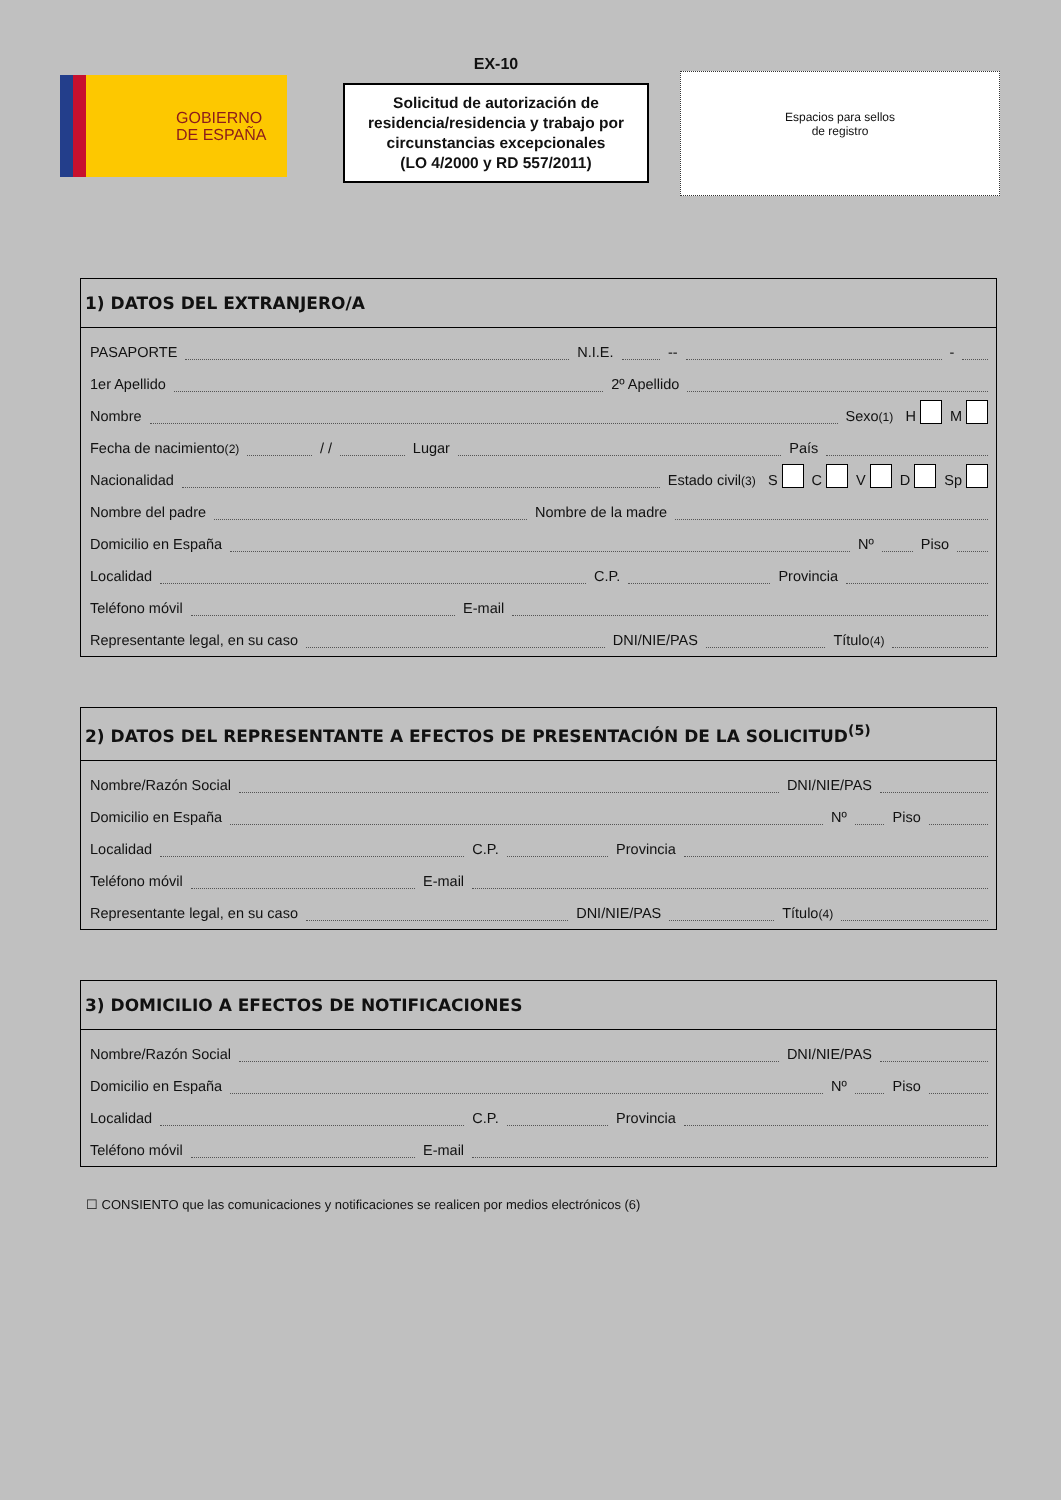GOBIERNO
DE ESPAÑA
EX-10
Solicitud de autorización de residencia/residencia y trabajo por circunstancias excepcionales
(LO 4/2000 y RD 557/2011)
Espacios para sellos
de registro
1) DATOS DEL EXTRANJERO/A
PASAPORTE N.I.E. -- -
1er Apellido 2º Apellido
Nombre Sexo<sup>(1)</sup> H M
Fecha de nacimiento<sup>(2)</sup> / / Lugar País
Nacionalidad Estado civil<sup>(3)</sup> S C V D Sp
Nombre del padre Nombre de la madre
Domicilio en España Nº Piso
Localidad C.P. Provincia
Teléfono móvil E-mail
Representante legal, en su caso DNI/NIE/PAS Título<sup>(4)</sup>
2) DATOS DEL REPRESENTANTE A EFECTOS DE PRESENTACIÓN DE LA SOLICITUD<sup>(5)</sup>
Nombre/Razón Social DNI/NIE/PAS
Domicilio en España Nº Piso
Localidad C.P. Provincia
Teléfono móvil E-mail
Representante legal, en su caso DNI/NIE/PAS Título<sup>(4)</sup>
3) DOMICILIO A EFECTOS DE NOTIFICACIONES
Nombre/Razón Social DNI/NIE/PAS
Domicilio en España Nº Piso
Localidad C.P. Provincia
Teléfono móvil E-mail
☐ CONSIENTO que las comunicaciones y notificaciones se realicen por medios electrónicos (6)